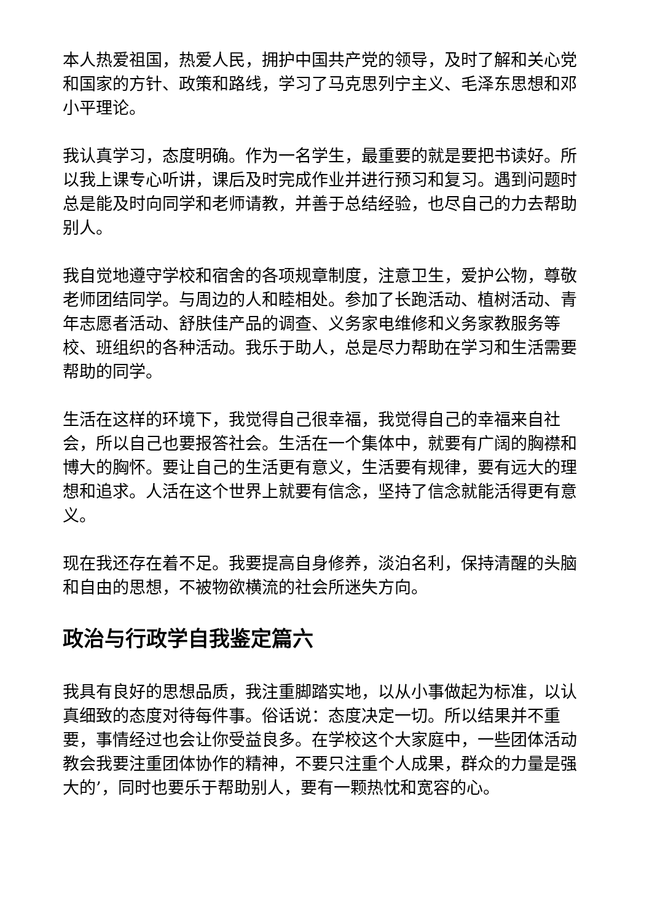本人热爱祖国，热爱人民，拥护中国共产党的领导，及时了解和关心党和国家的方针、政策和路线，学习了马克思列宁主义、毛泽东思想和邓小平理论。
我认真学习，态度明确。作为一名学生，最重要的就是要把书读好。所以我上课专心听讲，课后及时完成作业并进行预习和复习。遇到问题时总是能及时向同学和老师请教，并善于总结经验，也尽自己的力去帮助别人。
我自觉地遵守学校和宿舍的各项规章制度，注意卫生，爱护公物，尊敬老师团结同学。与周边的人和睦相处。参加了长跑活动、植树活动、青年志愿者活动、舒肤佳产品的调查、义务家电维修和义务家教服务等校、班组织的各种活动。我乐于助人，总是尽力帮助在学习和生活需要帮助的同学。
生活在这样的环境下，我觉得自己很幸福，我觉得自己的幸福来自社会，所以自己也要报答社会。生活在一个集体中，就要有广阔的胸襟和博大的胸怀。要让自己的生活更有意义，生活要有规律，要有远大的理想和追求。人活在这个世界上就要有信念，坚持了信念就能活得更有意义。
现在我还存在着不足。我要提高自身修养，淡泊名利，保持清醒的头脑和自由的思想，不被物欲横流的社会所迷失方向。
政治与行政学自我鉴定篇六
我具有良好的思想品质，我注重脚踏实地，以从小事做起为标准，以认真细致的态度对待每件事。俗话说：态度决定一切。所以结果并不重要，事情经过也会让你受益良多。在学校这个大家庭中，一些团体活动教会我要注重团体协作的精神，不要只注重个人成果，群众的力量是强大的’，同时也要乐于帮助别人，要有一颗热忱和宽容的心。